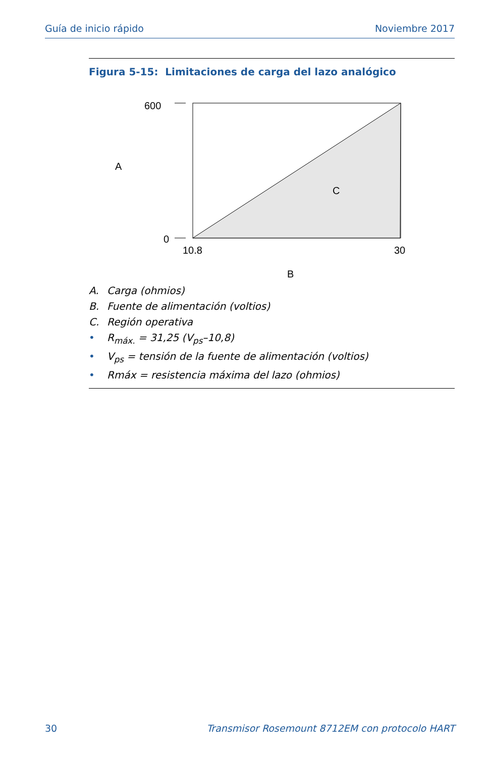Guía de inicio rápido Noviembre 2017
Figura 5-15: Limitaciones de carga del lazo analógico
600
0
A
C
10.8
30
B
A. Carga (ohmios)
B. Fuente de alimentación (voltios)
C. Región operativa
• R<sub>máx.</sub> = 31,25 (V<sub>ps</sub>–10,8)
• V<sub>ps</sub> = tensión de la fuente de alimentación (voltios)
• Rmáx = resistencia máxima del lazo (ohmios)
30 Transmisor Rosemount 8712EM con protocolo HART